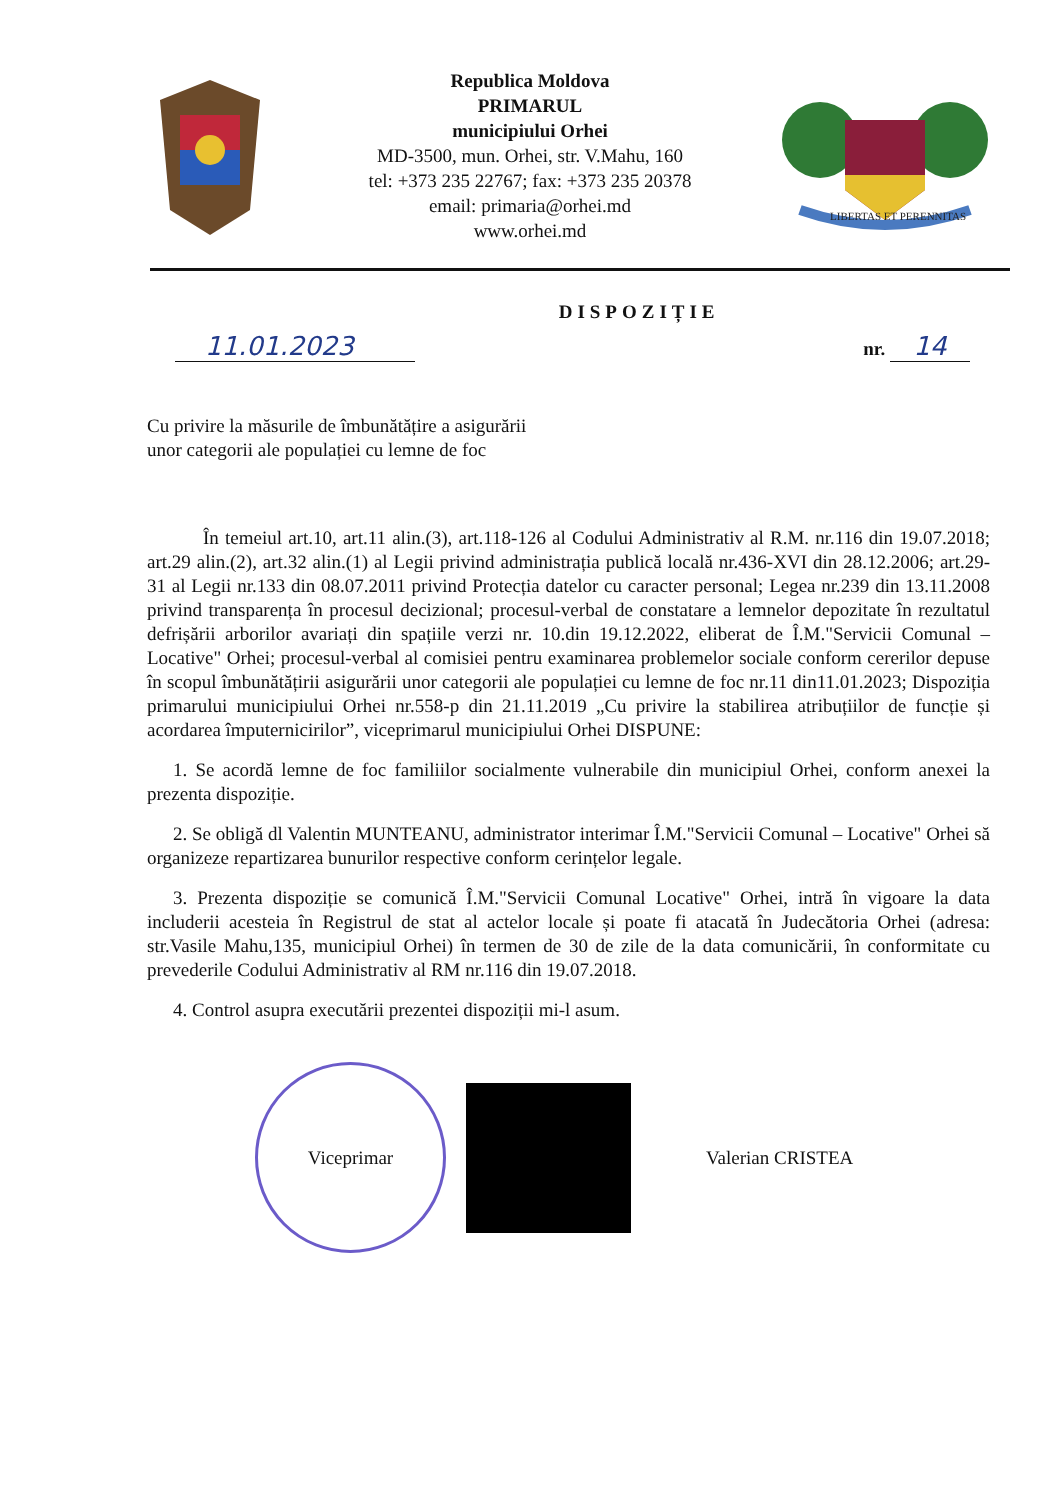Republica Moldova
PRIMARUL
municipiului Orhei
MD-3500, mun. Orhei, str. V.Mahu, 160
tel: +373 235 22767; fax: +373 235 20378
email: primaria@orhei.md
www.orhei.md
LIBERTAS ET PERENNITAS
11.01.2023
DISPOZIȚIE
nr. 14
Cu privire la măsurile de îmbunătățire a asigurării
unor categorii ale populației cu lemne de foc
În temeiul art.10, art.11 alin.(3), art.118-126 al Codului Administrativ al R.M. nr.116 din 19.07.2018; art.29 alin.(2), art.32 alin.(1) al Legii privind administrația publică locală nr.436-XVI din 28.12.2006; art.29-31 al Legii nr.133 din 08.07.2011 privind Protecția datelor cu caracter personal; Legea nr.239 din 13.11.2008 privind transparența în procesul decizional; procesul-verbal de constatare a lemnelor depozitate în rezultatul defrișării arborilor avariați din spațiile verzi nr. 10.din 19.12.2022, eliberat de Î.M."Servicii Comunal – Locative" Orhei; procesul-verbal al comisiei pentru examinarea problemelor sociale conform cererilor depuse în scopul îmbunătățirii asigurării unor categorii ale populației cu lemne de foc nr.11 din11.01.2023; Dispoziția primarului municipiului Orhei nr.558-p din 21.11.2019 „Cu privire la stabilirea atribuțiilor de funcție și acordarea împuternicirilor”, viceprimarul municipiului Orhei DISPUNE:
1. Se acordă lemne de foc familiilor socialmente vulnerabile din municipiul Orhei, conform anexei la prezenta dispoziție.
2. Se obligă dl Valentin MUNTEANU, administrator interimar Î.M."Servicii Comunal – Locative" Orhei să organizeze repartizarea bunurilor respective conform cerințelor legale.
3. Prezenta dispoziție se comunică Î.M."Servicii Comunal Locative" Orhei, intră în vigoare la data includerii acesteia în Registrul de stat al actelor locale și poate fi atacată în Judecătoria Orhei (adresa: str.Vasile Mahu,135, municipiul Orhei) în termen de 30 de zile de la data comunicării, în conformitate cu prevederile Codului Administrativ al RM nr.116 din 19.07.2018.
4. Control asupra executării prezentei dispoziții mi-l asum.
Viceprimar
Valerian CRISTEA